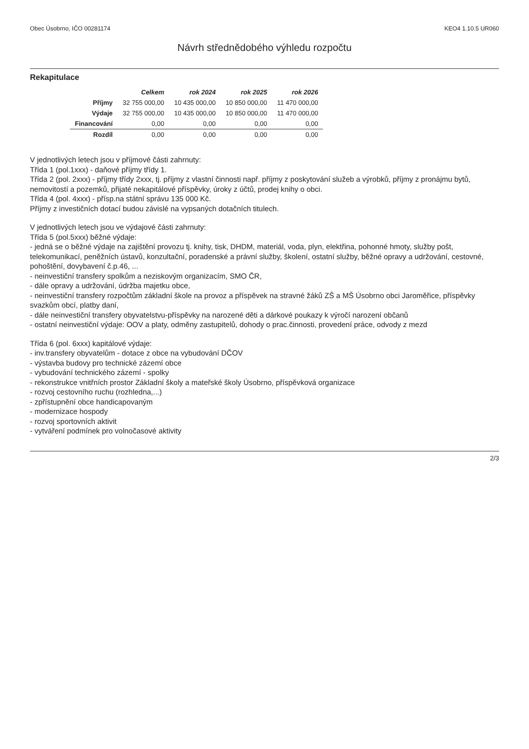Obec Úsobrno, IČO 00281174 KEO4 1.10.5 UR060
Návrh střednědobého výhledu rozpočtu
Rekapitulace
| | Celkem | rok 2024 | rok 2025 | rok 2026 |
| --- | --- | --- | --- | --- |
| Příjmy | 32 755 000,00 | 10 435 000,00 | 10 850 000,00 | 11 470 000,00 |
| Výdaje | 32 755 000,00 | 10 435 000,00 | 10 850 000,00 | 11 470 000,00 |
| Financování | 0,00 | 0,00 | 0,00 | 0,00 |
| Rozdíl | 0,00 | 0,00 | 0,00 | 0,00 |
V jednotlivých letech jsou v příjmové části zahrnuty:
Třída 1 (pol.1xxx) - daňové příjmy třídy 1.
Třída 2 (pol. 2xxx) - příjmy třídy 2xxx, tj. příjmy z vlastní činnosti např. příjmy z poskytování služeb a výrobků, příjmy z pronájmu bytů, nemovitostí a pozemků, přijaté nekapitálové příspěvky, úroky z účtů, prodej knihy o obci.
Třída 4 (pol. 4xxx) - přísp.na státní správu 135 000 Kč.
Příjmy z investičních dotací budou závislé na vypsaných dotačních titulech.
V jednotlivých letech jsou ve výdajové části zahrnuty:
Třída 5 (pol.5xxx) běžné výdaje:
- jedná se o běžné výdaje na zajištění provozu tj. knihy, tisk, DHDM, materiál, voda, plyn, elektřina, pohonné hmoty, služby pošt, telekomunikací, peněžních ústavů, konzultační, poradenské a právní služby, školení, ostatní služby, běžné opravy a udržování, cestovné, pohoštění, dovybavení č.p.46, ...
- neinvestiční transfery spolkům a neziskovým organizacím, SMO ČR,
- dále opravy a udržování, údržba majetku obce,
- neinvestiční transfery rozpočtům základní škole na provoz a příspěvek na stravné žáků ZŠ a MŠ Úsobrno obci Jaroměřice, příspěvky svazkům obcí, platby daní,
- dále neinvestiční transfery obyvatelstvu-příspěvky na narozené děti a dárkové poukazy k výročí narození občanů
- ostatní neinvestiční výdaje: OOV a platy, odměny zastupitelů, dohody o prac.činnosti, provedení práce, odvody z mezd
Třída 6 (pol. 6xxx) kapitálové výdaje:
- inv.transfery obyvatelům - dotace z obce na vybudování DČOV
- výstavba budovy pro technické zázemí obce
- vybudování technického zázemí - spolky
- rekonstrukce vnitřních prostor Základní školy a mateřské školy Úsobrno, příspěvková organizace
- rozvoj cestovního ruchu (rozhledna,...)
- zpřístupnění obce handicapovaným
- modernizace hospody
- rozvoj sportovních aktivit
- vytváření podmínek pro volnočasové aktivity
2/3